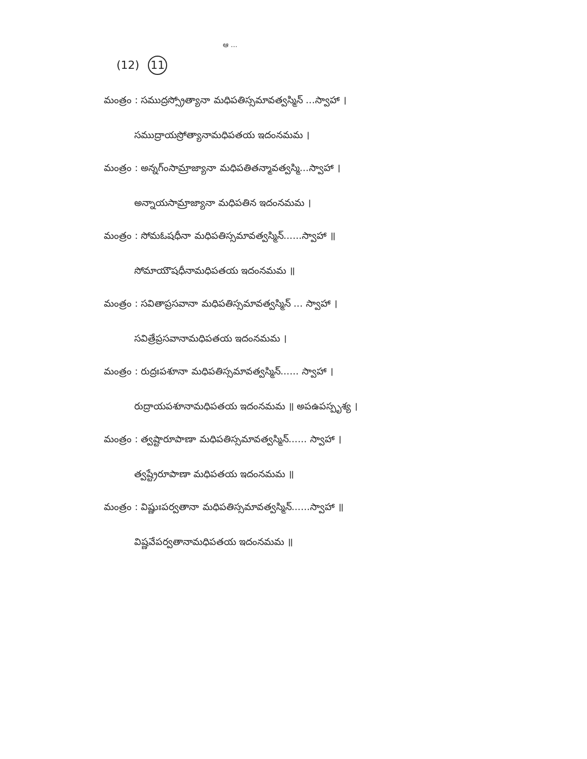ఆ ...
(12) 11
మంత్రం : సముద్రస్స్రోత్యానా మధిపతిస్సమావత్వస్మిన్ ...స్వాహా ।
సముద్రాయస్రోత్యానామధిపతయ ఇదంనమమ ।
మంత్రం : అన్నగ్ంసామ్రాజ్యానా మధిపతితన్మావత్వస్మి...స్వాహా ।
అన్నాయసామ్రాజ్యానా మధిపతిన ఇదంనమమ ।
మంత్రం : సోమఓషధీనా మధిపతిస్సమావత్వస్మిన్......స్వాహా ॥
సోమాయౌషధీనామధిపతయ ఇదంనమమ ॥
మంత్రం : సవితాప్రసవానా మధిపతిస్సమావత్వస్మిన్ ... స్వాహా ।
సవిత్రేప్రసవానామధిపతయ ఇదంనమమ ।
మంత్రం : రుద్రఃపశూనా మధిపతిస్సమావత్వస్మిన్...... స్వాహా ।
రుద్రాయపశూనామధిపతయ ఇదంనమమ ॥ అపఉపస్పృశ్య ।
మంత్రం : త్వష్టారూపాణా మధిపతిస్సమావత్వస్మిన్...... స్వాహా ।
త్వష్ట్రేరూపాణా మధిపతయ ఇదంనమమ ॥
మంత్రం : విష్ణుఃపర్వతానా మధిపతిస్సమావత్వస్మిన్......స్వాహా ॥
విష్ణవేపర్వతానామధిపతయ ఇదంనమమ ॥